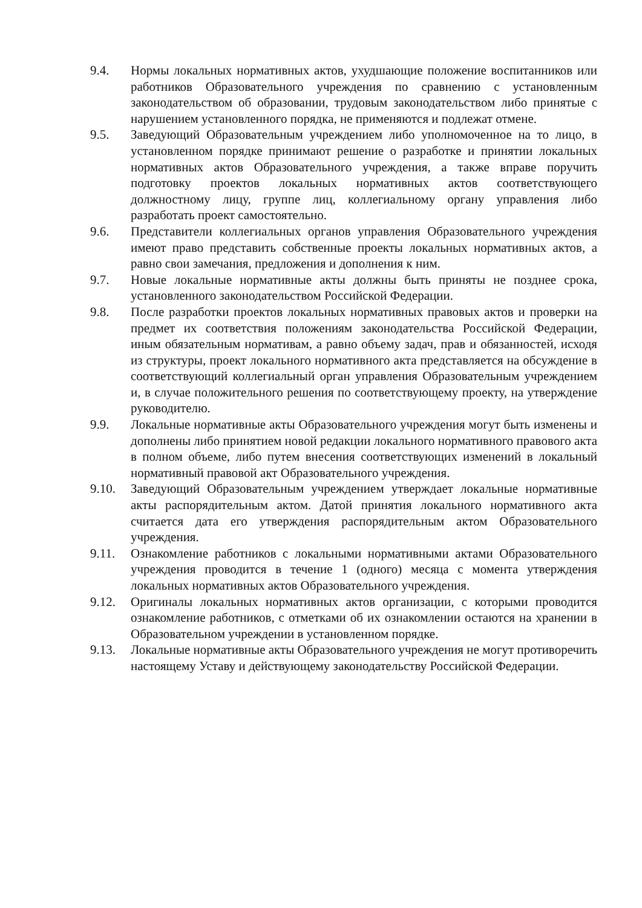9.4. Нормы локальных нормативных актов, ухудшающие положение воспитанников или работников Образовательного учреждения по сравнению с установленным законодательством об образовании, трудовым законодательством либо принятые с нарушением установленного порядка, не применяются и подлежат отмене.
9.5. Заведующий Образовательным учреждением либо уполномоченное на то лицо, в установленном порядке принимают решение о разработке и принятии локальных нормативных актов Образовательного учреждения, а также вправе поручить подготовку проектов локальных нормативных актов соответствующего должностному лицу, группе лиц, коллегиальному органу управления либо разработать проект самостоятельно.
9.6. Представители коллегиальных органов управления Образовательного учреждения имеют право представить собственные проекты локальных нормативных актов, а равно свои замечания, предложения и дополнения к ним.
9.7. Новые локальные нормативные акты должны быть приняты не позднее срока, установленного законодательством Российской Федерации.
9.8. После разработки проектов локальных нормативных правовых актов и проверки на предмет их соответствия положениям законодательства Российской Федерации, иным обязательным нормативам, а равно объему задач, прав и обязанностей, исходя из структуры, проект локального нормативного акта представляется на обсуждение в соответствующий коллегиальный орган управления Образовательным учреждением и, в случае положительного решения по соответствующему проекту, на утверждение руководителю.
9.9. Локальные нормативные акты Образовательного учреждения могут быть изменены и дополнены либо принятием новой редакции локального нормативного правового акта в полном объеме, либо путем внесения соответствующих изменений в локальный нормативный правовой акт Образовательного учреждения.
9.10. Заведующий Образовательным учреждением утверждает локальные нормативные акты распорядительным актом. Датой принятия локального нормативного акта считается дата его утверждения распорядительным актом Образовательного учреждения.
9.11. Ознакомление работников с локальными нормативными актами Образовательного учреждения проводится в течение 1 (одного) месяца с момента утверждения локальных нормативных актов Образовательного учреждения.
9.12. Оригиналы локальных нормативных актов организации, с которыми проводится ознакомление работников, с отметками об их ознакомлении остаются на хранении в Образовательном учреждении в установленном порядке.
9.13. Локальные нормативные акты Образовательного учреждения не могут противоречить настоящему Уставу и действующему законодательству Российской Федерации.